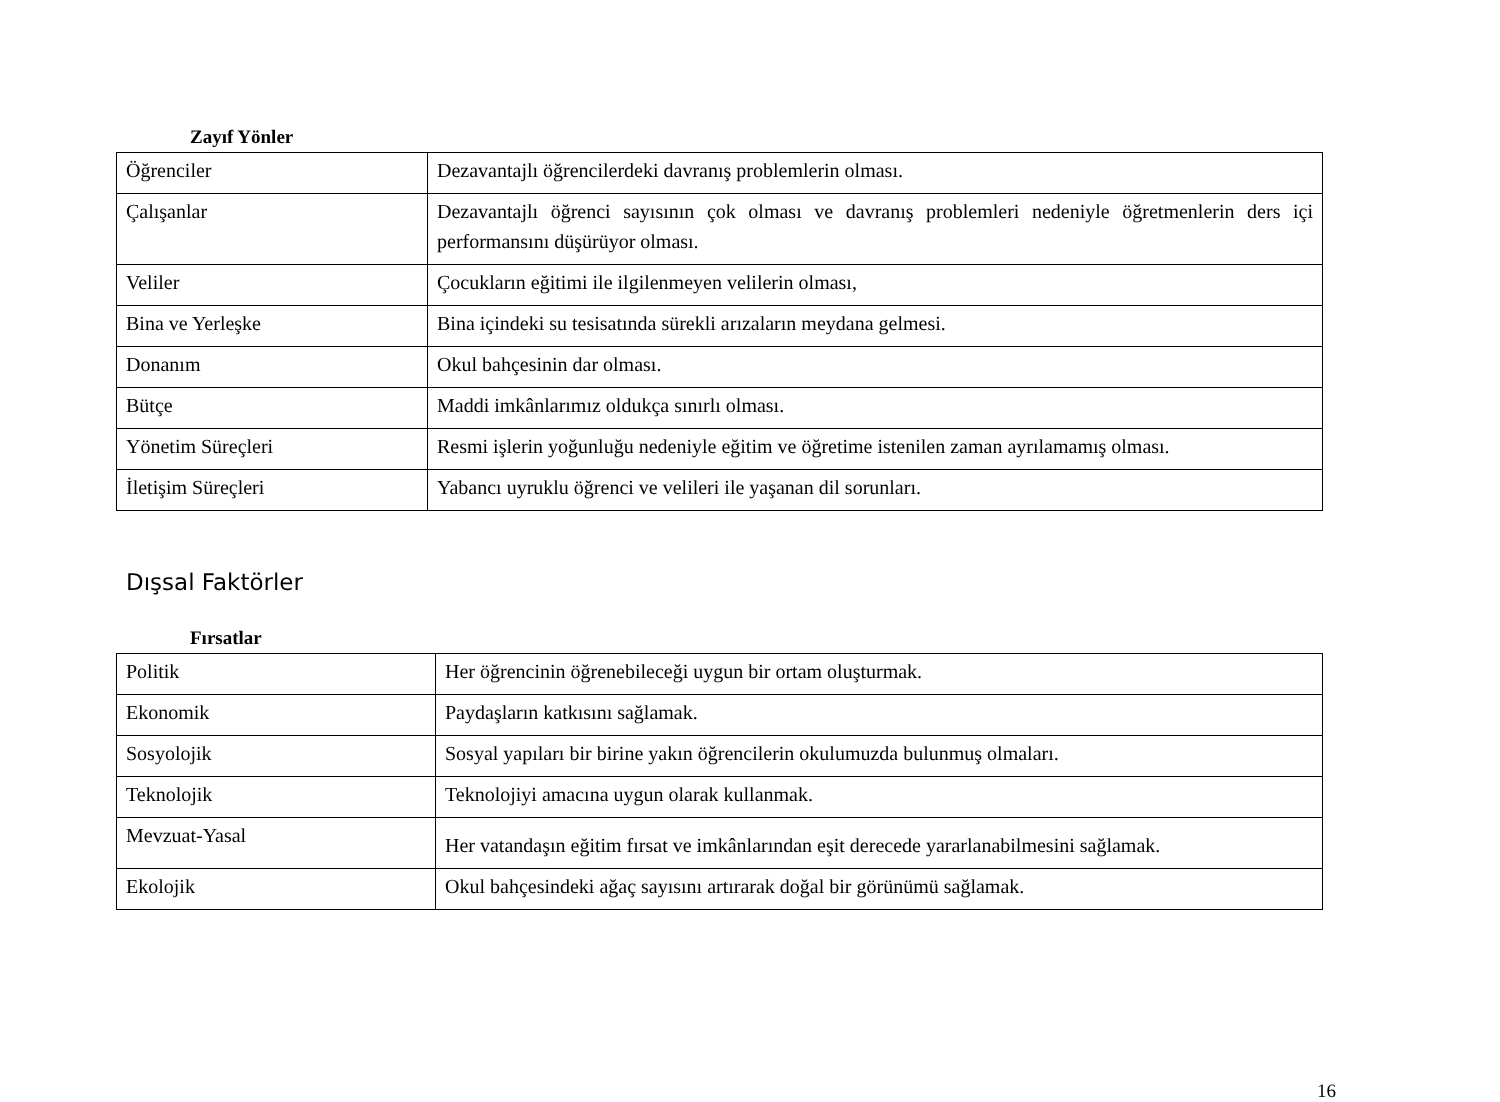Zayıf Yönler
| Öğrenciler | Dezavantajlı öğrencilerdeki davranış problemlerin olması. |
| Çalışanlar | Dezavantajlı öğrenci sayısının çok olması ve davranış problemleri nedeniyle öğretmenlerin ders içi performansını düşürüyor olması. |
| Veliler | Çocukların eğitimi ile ilgilenmeyen velilerin olması, |
| Bina ve Yerleşke | Bina içindeki su tesisatında sürekli arızaların meydana gelmesi. |
| Donanım | Okul bahçesinin dar olması. |
| Bütçe | Maddi imkânlarımız oldukça sınırlı olması. |
| Yönetim Süreçleri | Resmi işlerin yoğunluğu nedeniyle eğitim ve öğretime istenilen zaman ayrılamamış olması. |
| İletişim Süreçleri | Yabancı uyruklu öğrenci ve velileri ile yaşanan dil sorunları. |
Dışsal Faktörler
Fırsatlar
| Politik | Her öğrencinin öğrenebileceği uygun bir ortam oluşturmak. |
| Ekonomik | Paydaşların katkısını sağlamak. |
| Sosyolojik | Sosyal yapıları bir birine yakın öğrencilerin okulumuzda bulunmuş olmaları. |
| Teknolojik | Teknolojiyi amacına uygun olarak kullanmak. |
| Mevzuat-Yasal | Her vatandaşın eğitim fırsat ve imkânlarından eşit derecede yararlanabilmesini sağlamak. |
| Ekolojik | Okul bahçesindeki ağaç sayısını artırarak doğal bir görünümü sağlamak. |
16